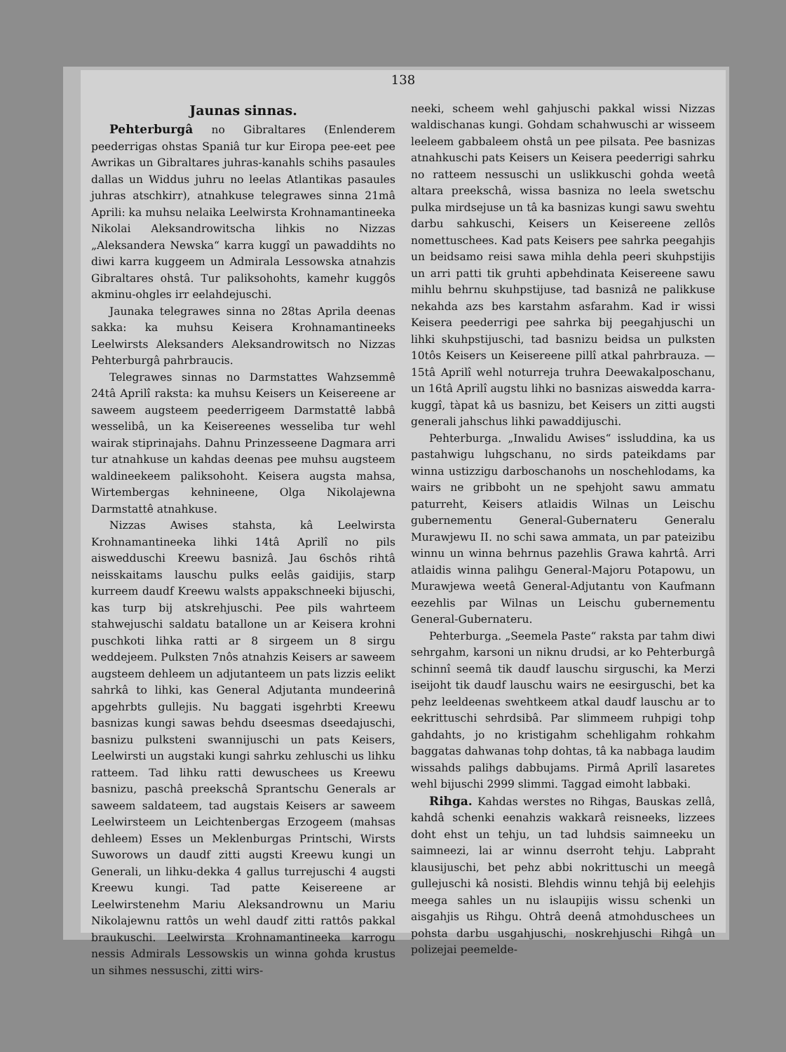138
Jaunas sinnas.
Pehterburgâ no Gibraltares (Enlenderem peederrigas ohstas Spaniâ tur kur Eiropa pee-eet pee Awrikas un Gibraltares juhras-kanahls schihs pasaules dallas un Widdus juhru no leelas Atlantikas pasaules juhras atschkirr), atnahkuse telegrawes sinna 21mâ Aprili: ka muhsu nelaika Leelwirsta Krohnamantineeka Nikolai Aleksandrowitscha lihkis no Nizzas „Aleksandera Newska“ karra kuggî un pawaddihts no diwi karra kuggeem un Admirala Lessowska atnahzis Gibraltares ohstâ. Tur paliksohohts, kamehr kuggôs akminu-ohgles irr eelahdejuschi.
Jaunaka telegrawes sinna no 28tas Aprila deenas sakka: ka muhsu Keisera Krohnamantineeks Leelwirsts Aleksanders Aleksandrowitsch no Nizzas Pehterburgâ pahrbraucis.
Telegrawes sinnas no Darmstattes Wahzsemmê 24tâ Aprilî rakstа: ka muhsu Keisers un Keisereene ar saweem augsteem peederrigeem Darmstattê labbâ wesselibâ, un ka Keisereenes wesseliba tur wehl wairak stiprinajahs. Dahnu Prinzesseene Dagmara arri tur atnahkuse un kahdas deenas pee muhsu augsteem waldineekeem paliksohoht. Keisera augsta mahsa, Wirtembergas kehnineene, Olga Nikolajewna Darmstattê atnahkuse.
Nizzas Awises stahsta, kâ Leelwirsta Krohnamantineeka lihki 14tâ Aprilî no pils aiswedduschi Kreewu basnizâ. Jau 6schôs rihtâ neisskaitams lauschu pulks eelâs gaidijis, starp kurreem daudf Kreewu walsts appakschneeki bijuschi, kas turp bij atskrehjuschi. Pee pils wahrteem stahwejuschi saldatu batallone un ar Keisera krohni puschkoti lihka ratti ar 8 sirgeem un 8 sirgu weddejeem. Pulksten 7nôs atnahzis Keisers ar saweem augsteem dehleem un adjutanteem un pats lizzis eelikt sahrkâ to lihki, kas General Adjutanta mundeerinâ apgehrbts gullejis. Nu baggati isgehrbti Kreewu basnizas kungi sawas behdu dseesmas dseedajuschi, basnizu pulksteni swannijuschi un pats Keisers, Leelwirsti un augstaki kungi sahrku zehluschi us lihku ratteem. Tad lihku ratti dewuschees us Kreewu basnizu, paschâ preekschâ Sprantschu Generals ar saweem saldateem, tad augstais Keisers ar saweem Leelwirsteem un Leichtenbergas Erzogeem (mahsas dehleem) Esses un Meklenburgas Printschi, Wirsts Suworows un daudf zitti augsti Kreewu kungi un Generali, un lihku-dekka 4 gallus turrejuschi 4 augsti Kreewu kungi. Tad patte Keisereene ar Leelwirstenehm Mariu Aleksandrownu un Mariu Nikolajewnu rattôs un wehl daudf zitti rattôs pakkal braukuschi. Leelwirsta Krohnamantineeka karrogu nessis Admirals Lessowskis un winna gohda krustus un sihmes nessuschi, zitti wirs-
neeki, scheem wehl gahjuschi pakkal wissi Nizzas waldischanas kungi. Gohdam schahwuschi ar wisseem leeleem gabbaleem ohstâ un pee pilsata. Pee basnizas atnahkuschi pats Keisers un Keisera peederrigi sahrku no ratteem nessuschi un uslikkuschi gohda weetâ altara preekschâ, wissa basniza no leela swetschu pulka mirdsejuse un tâ ka basnizas kungi sawu swehtu darbu sahkuschi, Keisers un Keisereene zellôs nomettuschees. Kad pats Keisers pee sahrka peegahjis un beidsamo reisi sawa mihla dehla peeri skuhpstijis un arri patti tik gruhti apbehdinata Keisereene sawu mihlu behrnu skuhpstijuse, tad basnizâ ne palikkuse nekahda azs bes karstahm asfarahm. Kad ir wissi Keisera peederrigi pee sahrka bij peegahjuschi un lihki skuhpstijuschi, tad basnizu beidsa un pulksten 10tôs Keisers un Keisereene pillî atkal pahrbrauza. — 15tâ Aprilî wehl noturreja truhra Deewakalposchanu, un 16tâ Aprilî augstu lihki no basnizas aiswedda karra-kuggî, tàpat kâ us basnizu, bet Keisers un zitti augsti generali jahschus lihki pawaddijuschi.
Pehterburga. „Inwalidu Awises“ issluddina, ka us pastahwigu luhgschanu, no sirds pateikdams par winna ustizzigu darboschanohs un noschehlodams, ka wairs ne gribboht un ne spehjoht sawu ammatu paturreht, Keisers atlaidis Wilnas un Leischu gubernementu General-Gubernateru Generalu Murawjewu II. no schi sawa ammata, un par pateizibu winnu un winna behrnus pazehlis Grawa kahrtâ. Arri atlaidis winna palihgu General-Majoru Potapowu, un Murawjewa weetâ General-Adjutantu von Kaufmann eezehlis par Wilnas un Leischu gubernementu General-Gubernateru.
Pehterburga. „Seemela Paste“ raksta par tahm diwi sehrgahm, karsoni un niknu drudsi, ar ko Pehterburgâ schinnî seemâ tik daudf lauschu sirguschi, ka Merzi iseijoht tik daudf lauschu wairs ne eesirguschi, bet ka pehz leeldeenas swehtkeem atkal daudf lauschu ar to eekrittuschi sehrdsibâ. Par slimmeem ruhpigi tohp gahdahts, jo no kristigahm schehligahm rohkahm baggatas dahwanas tohp dohtas, tâ ka nabbaga laudim wissahds palihgs dabbujams. Pirmâ Aprilî lasaretes wehl bijuschi 2999 slimmi. Taggad eimoht labbaki.
Rihga. Kahdas werstes no Rihgas, Bauskas zellâ, kahdâ schenki eenahzis wakkarâ reisneeks, lizzees doht ehst un tehju, un tad luhdsis saimneeku un saimneezi, lai ar winnu dserroht tehju. Labpraht klausijuschi, bet pehz abbi nokrittuschi un meegâ gullejuschi kâ nosisti. Blehdis winnu tehjâ bij eelehjis meega sahles un nu islaupijis wissu schenki un aisgahjis us Rihgu. Ohtrâ deenâ atmohduschees un pohsta darbu usgahjuschi, noskrehjuschi Rihgâ un polizejai peemelde-